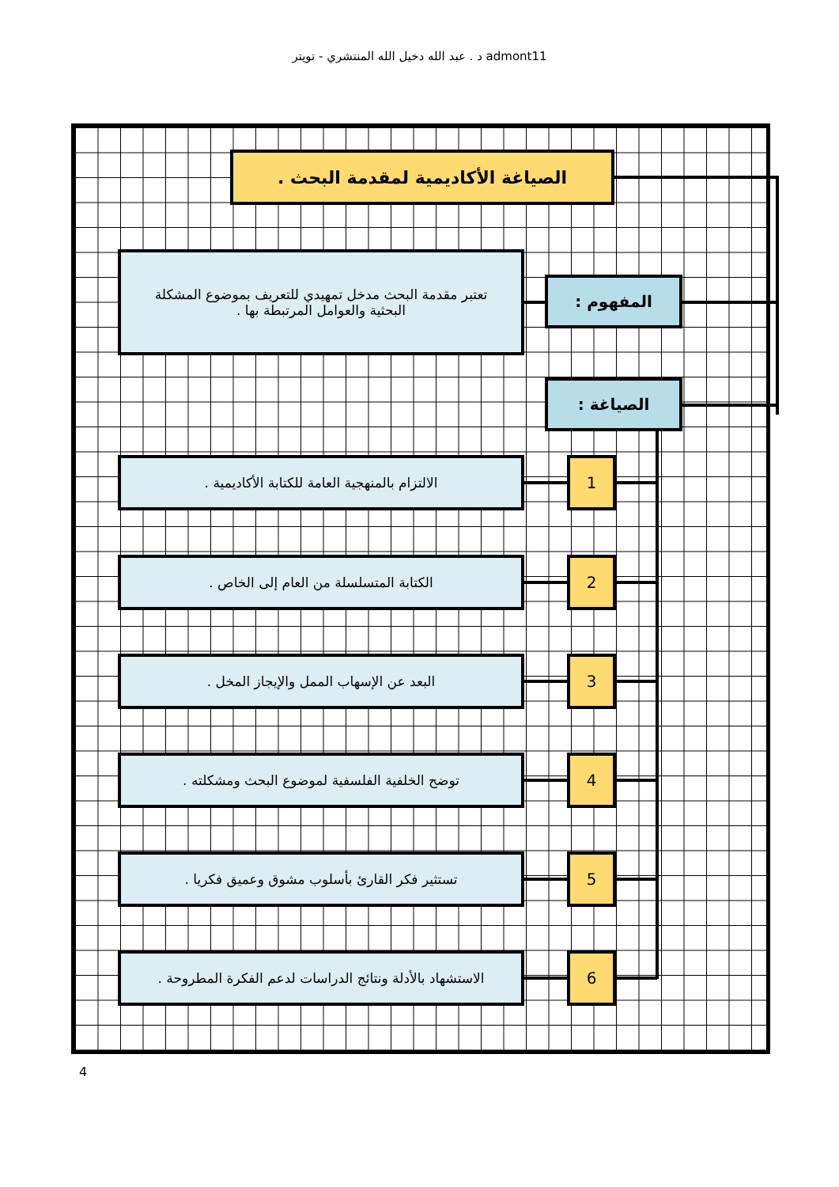د . عبد الله دخيل الله المنتشري - تويتر admont11
الصياغة الأكاديمية لمقدمة البحث .
تعتبر مقدمة البحث مدخل تمهيدي للتعريف بموضوع المشكلة البحثية والعوامل المرتبطة بها .
المفهوم :
الصياغة :
الالتزام بالمنهجية العامة للكتابة الأكاديمية . 1
الكتابة المتسلسلة من العام إلى الخاص . 2
البعد عن الإسهاب الممل والإيجاز المخل . 3
توضح الخلفية الفلسفية لموضوع البحث ومشكلته . 4
تستثير فكر القارئ بأسلوب مشوق وعميق فكريا . 5
الاستشهاد بالأدلة ونتائج الدراسات لدعم الفكرة المطروحة .
6
4